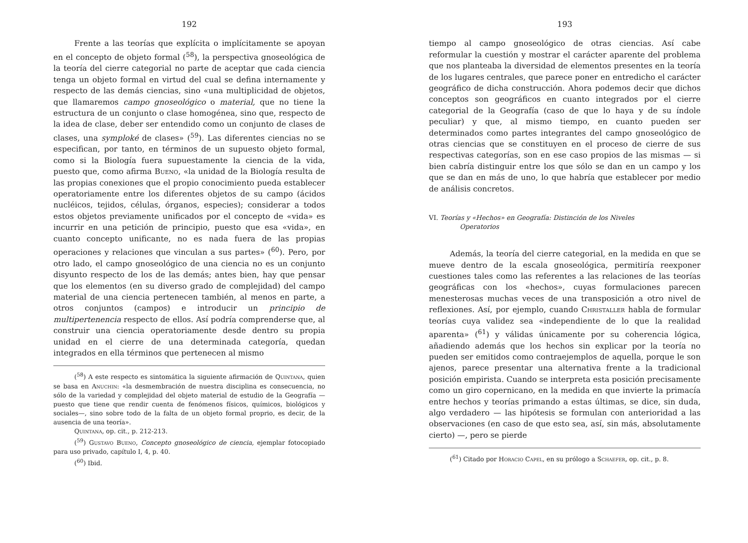192
Frente a las teorías que explícita o implícitamente se apoyan en el concepto de objeto formal (<sup>58</sup>), la perspectiva gnoseológica de la teoría del cierre categorial no parte de aceptar que cada ciencia tenga un objeto formal en virtud del cual se defina internamente y respecto de las demás ciencias, sino «una multiplicidad de objetos, que llamaremos campo gnoseológico o material, que no tiene la estructura de un conjunto o clase homogénea, sino que, respecto de la idea de clase, deber ser entendido como un conjunto de clases de clases, una symploké de clases» (<sup>59</sup>). Las diferentes ciencias no se especifican, por tanto, en términos de un supuesto objeto formal, como si la Biología fuera supuestamente la ciencia de la vida, puesto que, como afirma Bueno, «la unidad de la Biología resulta de las propias conexiones que el propio conocimiento pueda establecer operatoriamente entre los diferentes objetos de su campo (ácidos nucléicos, tejidos, células, órganos, especies); considerar a todos estos objetos previamente unificados por el concepto de «vida» es incurrir en una petición de principio, puesto que esa «vida», en cuanto concepto unificante, no es nada fuera de las propias operaciones y relaciones que vinculan a sus partes» (<sup>60</sup>). Pero, por otro lado, el campo gnoseológico de una ciencia no es un conjunto disyunto respecto de los de las demás; antes bien, hay que pensar que los elementos (en su diverso grado de complejidad) del campo material de una ciencia pertenecen también, al menos en parte, a otros conjuntos (campos) e introducir un principio de multipertenencia respecto de ellos. Así podría comprenderse que, al construir una ciencia operatoriamente desde dentro su propia unidad en el cierre de una determinada categoría, quedan integrados en ella términos que pertenecen al mismo
(<sup>58</sup>) A este respecto es sintomática la siguiente afirmación de Quintana, quien se basa en Anuchin: «la desmembración de nuestra disciplina es consecuencia, no sólo de la variedad y complejidad del objeto material de estudio de la Geografía —puesto que tiene que rendir cuenta de fenómenos físicos, químicos, biológicos y sociales—, sino sobre todo de la falta de un objeto formal proprio, es decir, de la ausencia de una teoría».
Quintana, op. cit., p. 212-213.
(<sup>59</sup>) Gustavo Bueno, Concepto gnoseológico de ciencia, ejemplar fotocopiado para uso privado, capítulo I, 4, p. 40.
(<sup>60</sup>) Ibid.
193
tiempo al campo gnoseológico de otras ciencias. Así cabe reformular la cuestión y mostrar el carácter aparente del problema que nos planteaba la diversidad de elementos presentes en la teoría de los lugares centrales, que parece poner en entredicho el carácter geográfico de dicha construcción. Ahora podemos decir que dichos conceptos son geográficos en cuanto integrados por el cierre categorial de la Geografía (caso de que lo haya y de su índole peculiar) y que, al mismo tiempo, en cuanto pueden ser determinados como partes integrantes del campo gnoseológico de otras ciencias que se constituyen en el proceso de cierre de sus respectivas categorías, son en ese caso propios de las mismas — si bien cabría distinguir entre los que sólo se dan en un campo y los que se dan en más de uno, lo que habría que establecer por medio de análisis concretos.
VI. Teorías y «Hechos» en Geografía: Distinción de los Niveles
Operatorios
Además, la teoría del cierre categorial, en la medida en que se mueve dentro de la escala gnoseológica, permitiría reexponer cuestiones tales como las referentes a las relaciones de las teorías geográficas con los «hechos», cuyas formulaciones parecen menesterosas muchas veces de una transposición a otro nivel de reflexiones. Así, por ejemplo, cuando Christaller habla de formular teorías cuya validez sea «independiente de lo que la realidad aparenta» (<sup>61</sup>) y válidas únicamente por su coherencia lógica, añadiendo además que los hechos sin explicar por la teoría no pueden ser emitidos como contraejemplos de aquella, porque le son ajenos, parece presentar una alternativa frente a la tradicional posición empirista. Cuando se interpreta esta posición precisamente como un giro copernicano, en la medida en que invierte la primacía entre hechos y teorías primando a estas últimas, se dice, sin duda, algo verdadero — las hipótesis se formulan con anterioridad a las observaciones (en caso de que esto sea, así, sin más, absolutamente cierto) —, pero se pierde
(<sup>61</sup>) Citado por Horacio Capel, en su prólogo a Schaefer, op. cit., p. 8.